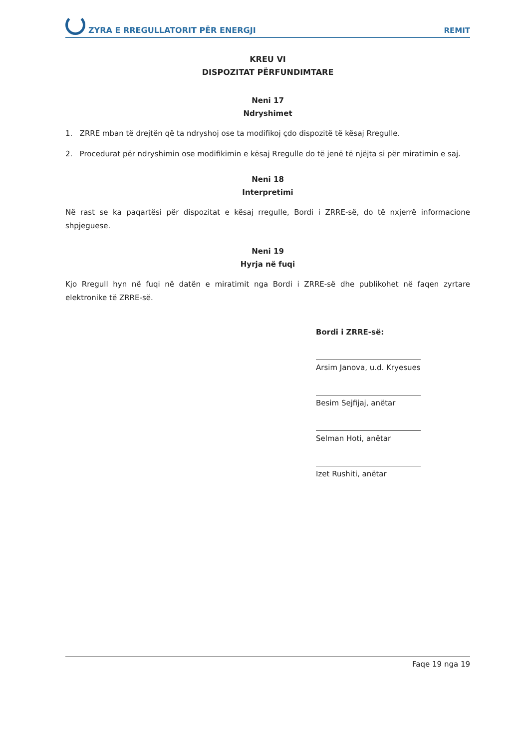ZYRA E RREGULLATORIT PËR ENERGJI REMIT
KREU VI
DISPOZITAT PËRFUNDIMTARE
Neni 17
Ndryshimet
1. ZRRE mban të drejtën që ta ndryshoj ose ta modifikoj çdo dispozitë të kësaj Rregulle.
2. Procedurat për ndryshimin ose modifikimin e kësaj Rregulle do të jenë të njëjta si për miratimin e saj.
Neni 18
Interpretimi
Në rast se ka paqartësi për dispozitat e kësaj rregulle, Bordi i ZRRE-së, do të nxjerrë informacione shpjeguese.
Neni 19
Hyrja në fuqi
Kjo Rregull hyn në fuqi në datën e miratimit nga Bordi i ZRRE-së dhe publikohet në faqen zyrtare elektronike të ZRRE-së.
Bordi i ZRRE-së:
Arsim Janova, u.d. Kryesues
Besim Sejfijaj, anëtar
Selman Hoti, anëtar
Izet Rushiti, anëtar
Faqe 19 nga 19